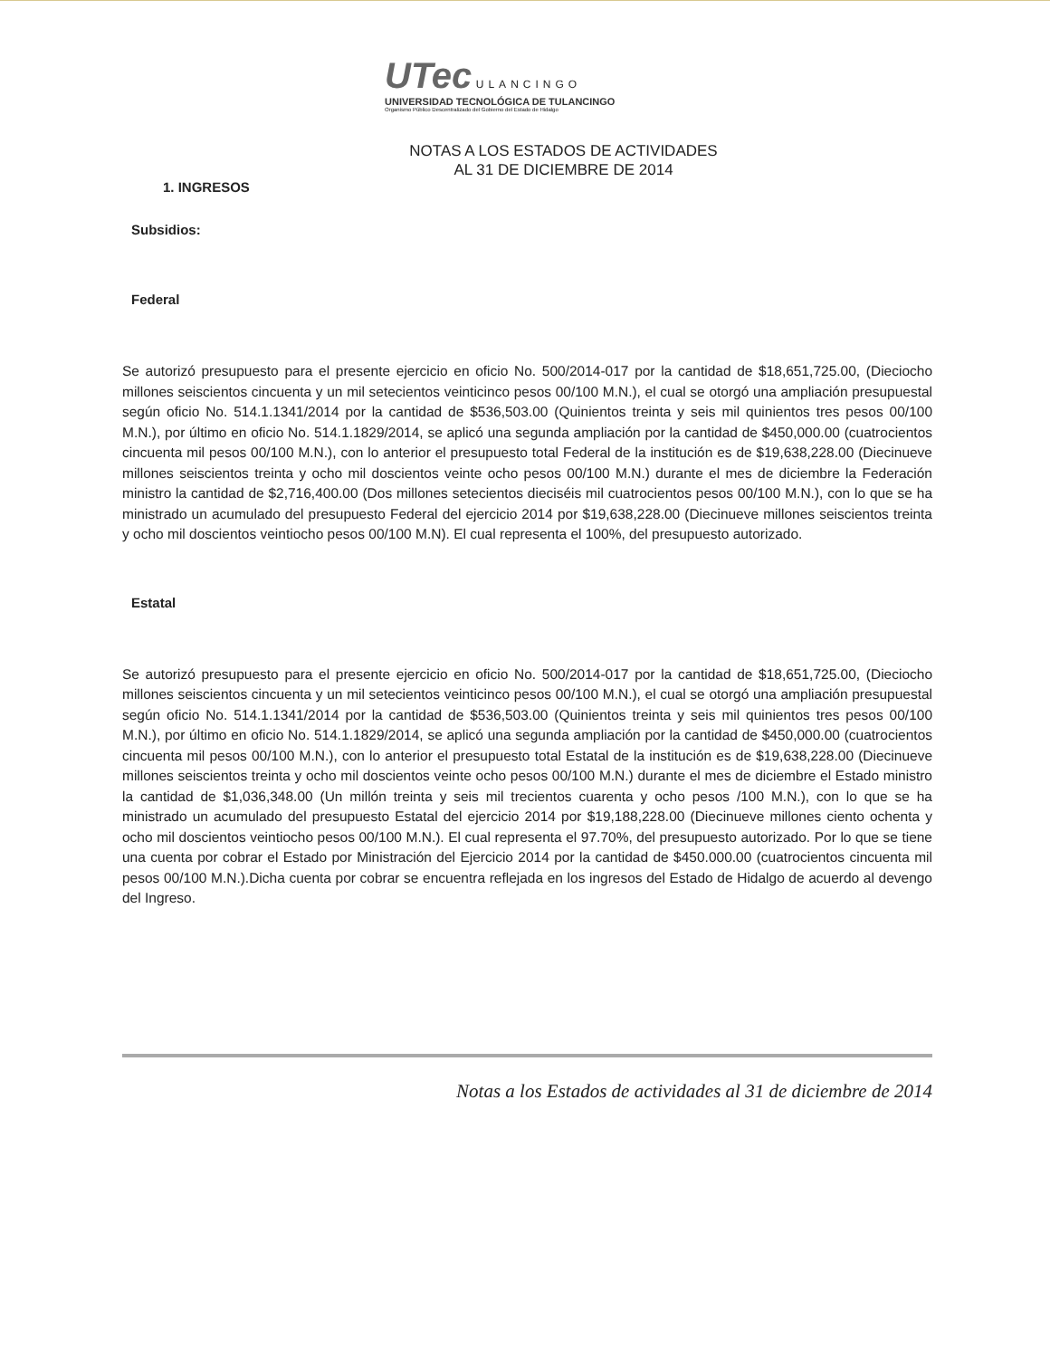UTec ULANCINGO
UNIVERSIDAD TECNOLÓGICA DE TULANCINGO
Organismo Público Descentralizado del Gobierno del Estado de Hidalgo
NOTAS A LOS ESTADOS DE ACTIVIDADES
AL 31 DE DICIEMBRE DE 2014
1. INGRESOS
Subsidios:
Federal
Se autorizó presupuesto para el presente ejercicio en oficio No. 500/2014-017 por la cantidad de $18,651,725.00, (Dieciocho millones seiscientos cincuenta y un mil setecientos veinticinco pesos 00/100 M.N.), el cual se otorgó una ampliación presupuestal según oficio No. 514.1.1341/2014 por la cantidad de $536,503.00 (Quinientos treinta y seis mil quinientos tres pesos 00/100 M.N.), por último en oficio No. 514.1.1829/2014, se aplicó una segunda ampliación por la cantidad de $450,000.00 (cuatrocientos cincuenta mil pesos 00/100 M.N.), con lo anterior el presupuesto total Federal de la institución es de $19,638,228.00 (Diecinueve millones seiscientos treinta y ocho mil doscientos veinte ocho pesos 00/100 M.N.) durante el mes de diciembre la Federación ministro la cantidad de $2,716,400.00 (Dos millones setecientos dieciséis mil cuatrocientos pesos 00/100 M.N.), con lo que se ha ministrado un acumulado del presupuesto Federal del ejercicio 2014 por $19,638,228.00 (Diecinueve millones seiscientos treinta y ocho mil doscientos veintiocho pesos 00/100 M.N). El cual representa el 100%, del presupuesto autorizado.
Estatal
Se autorizó presupuesto para el presente ejercicio en oficio No. 500/2014-017 por la cantidad de $18,651,725.00, (Dieciocho millones seiscientos cincuenta y un mil setecientos veinticinco pesos 00/100 M.N.), el cual se otorgó una ampliación presupuestal según oficio No. 514.1.1341/2014 por la cantidad de $536,503.00 (Quinientos treinta y seis mil quinientos tres pesos 00/100 M.N.), por último en oficio No. 514.1.1829/2014, se aplicó una segunda ampliación por la cantidad de $450,000.00 (cuatrocientos cincuenta mil pesos 00/100 M.N.), con lo anterior el presupuesto total Estatal de la institución es de $19,638,228.00 (Diecinueve millones seiscientos treinta y ocho mil doscientos veinte ocho pesos 00/100 M.N.) durante el mes de diciembre el Estado ministro la cantidad de $1,036,348.00 (Un millón treinta y seis mil trecientos cuarenta y ocho pesos /100 M.N.), con lo que se ha ministrado un acumulado del presupuesto Estatal del ejercicio 2014 por $19,188,228.00 (Diecinueve millones ciento ochenta y ocho mil doscientos veintiocho pesos 00/100 M.N.). El cual representa el 97.70%, del presupuesto autorizado. Por lo que se tiene una cuenta por cobrar el Estado por Ministración del Ejercicio 2014 por la cantidad de $450.000.00 (cuatrocientos cincuenta mil pesos 00/100 M.N.).Dicha cuenta por cobrar se encuentra reflejada en los ingresos del Estado de Hidalgo de acuerdo al devengo del Ingreso.
Notas a los Estados de actividades al 31 de diciembre de 2014